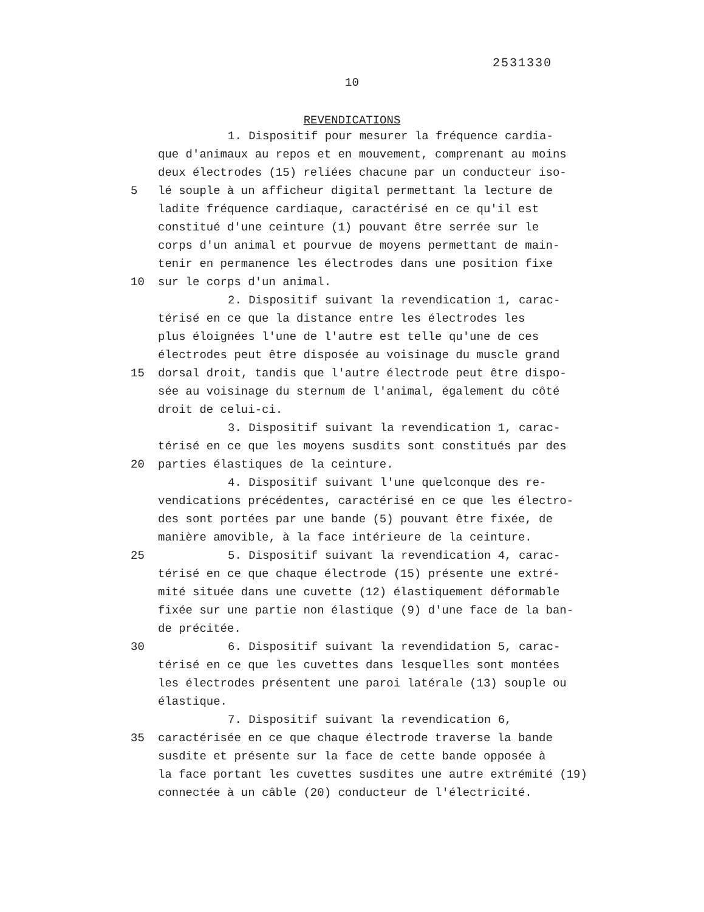2531330
10
REVENDICATIONS
1. Dispositif pour mesurer la fréquence cardia-
que d'animaux au repos et en mouvement, comprenant au moins
deux électrodes (15) reliées chacune par un conducteur iso-
5 lé souple à un afficheur digital permettant la lecture de
ladite fréquence cardiaque, caractérisé en ce qu'il est
constitué d'une ceinture (1) pouvant être serrée sur le
corps d'un animal et pourvue de moyens permettant de main-
tenir en permanence les électrodes dans une position fixe
10 sur le corps d'un animal.
2. Dispositif suivant la revendication 1, carac-
térisé en ce que la distance entre les électrodes les
plus éloignées l'une de l'autre est telle qu'une de ces
électrodes peut être disposée au voisinage du muscle grand
15 dorsal droit, tandis que l'autre électrode peut être dispo-
sée au voisinage du sternum de l'animal, également du côté
droit de celui-ci.
3. Dispositif suivant la revendication 1, carac-
térisé en ce que les moyens susdits sont constitués par des
20 parties élastiques de la ceinture.
4. Dispositif suivant l'une quelconque des re-
vendications précédentes, caractérisé en ce que les électro-
des sont portées par une bande (5) pouvant être fixée, de
manière amovible, à la face intérieure de la ceinture.
25 5. Dispositif suivant la revendication 4, carac-
térisé en ce que chaque électrode (15) présente une extré-
mité située dans une cuvette (12) élastiquement déformable
fixée sur une partie non élastique (9) d'une face de la ban-
de précitée.
30 6. Dispositif suivant la revendidation 5, carac-
térisé en ce que les cuvettes dans lesquelles sont montées
les électrodes présentent une paroi latérale (13) souple ou
élastique.
7. Dispositif suivant la revendication 6,
35 caractérisée en ce que chaque électrode traverse la bande
susdite et présente sur la face de cette bande opposée à
la face portant les cuvettes susdites une autre extrémité (19)
connectée à un câble (20) conducteur de l'électricité.